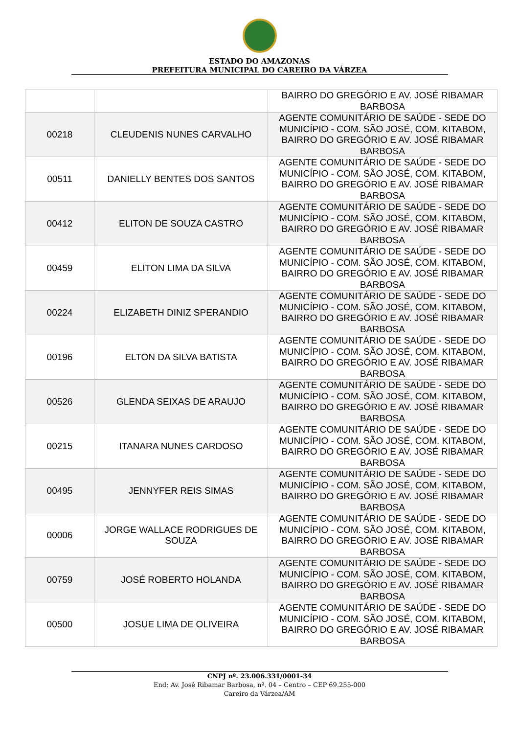ESTADO DO AMAZONAS
PREFEITURA MUNICIPAL DO CAREIRO DA VÁRZEA
| | | BAIRRO DO GREGÓRIO E AV. JOSÉ RIBAMAR BARBOSA |
| 00218 | CLEUDENIS NUNES CARVALHO | AGENTE COMUNITÁRIO DE SAÚDE - SEDE DO MUNICÍPIO - COM. SÃO JOSÉ, COM. KITABOM, BAIRRO DO GREGÓRIO E AV. JOSÉ RIBAMAR BARBOSA |
| 00511 | DANIELLY BENTES DOS SANTOS | AGENTE COMUNITÁRIO DE SAÚDE - SEDE DO MUNICÍPIO - COM. SÃO JOSÉ, COM. KITABOM, BAIRRO DO GREGÓRIO E AV. JOSÉ RIBAMAR BARBOSA |
| 00412 | ELITON DE SOUZA CASTRO | AGENTE COMUNITÁRIO DE SAÚDE - SEDE DO MUNICÍPIO - COM. SÃO JOSÉ, COM. KITABOM, BAIRRO DO GREGÓRIO E AV. JOSÉ RIBAMAR BARBOSA |
| 00459 | ELITON LIMA DA SILVA | AGENTE COMUNITÁRIO DE SAÚDE - SEDE DO MUNICÍPIO - COM. SÃO JOSÉ, COM. KITABOM, BAIRRO DO GREGÓRIO E AV. JOSÉ RIBAMAR BARBOSA |
| 00224 | ELIZABETH DINIZ SPERANDIO | AGENTE COMUNITÁRIO DE SAÚDE - SEDE DO MUNICÍPIO - COM. SÃO JOSÉ, COM. KITABOM, BAIRRO DO GREGÓRIO E AV. JOSÉ RIBAMAR BARBOSA |
| 00196 | ELTON DA SILVA BATISTA | AGENTE COMUNITÁRIO DE SAÚDE - SEDE DO MUNICÍPIO - COM. SÃO JOSÉ, COM. KITABOM, BAIRRO DO GREGÓRIO E AV. JOSÉ RIBAMAR BARBOSA |
| 00526 | GLENDA SEIXAS DE ARAUJO | AGENTE COMUNITÁRIO DE SAÚDE - SEDE DO MUNICÍPIO - COM. SÃO JOSÉ, COM. KITABOM, BAIRRO DO GREGÓRIO E AV. JOSÉ RIBAMAR BARBOSA |
| 00215 | ITANARA NUNES CARDOSO | AGENTE COMUNITÁRIO DE SAÚDE - SEDE DO MUNICÍPIO - COM. SÃO JOSÉ, COM. KITABOM, BAIRRO DO GREGÓRIO E AV. JOSÉ RIBAMAR BARBOSA |
| 00495 | JENNYFER REIS SIMAS | AGENTE COMUNITÁRIO DE SAÚDE - SEDE DO MUNICÍPIO - COM. SÃO JOSÉ, COM. KITABOM, BAIRRO DO GREGÓRIO E AV. JOSÉ RIBAMAR BARBOSA |
| 00006 | JORGE WALLACE RODRIGUES DE SOUZA | AGENTE COMUNITÁRIO DE SAÚDE - SEDE DO MUNICÍPIO - COM. SÃO JOSÉ, COM. KITABOM, BAIRRO DO GREGÓRIO E AV. JOSÉ RIBAMAR BARBOSA |
| 00759 | JOSÉ ROBERTO HOLANDA | AGENTE COMUNITÁRIO DE SAÚDE - SEDE DO MUNICÍPIO - COM. SÃO JOSÉ, COM. KITABOM, BAIRRO DO GREGÓRIO E AV. JOSÉ RIBAMAR BARBOSA |
| 00500 | JOSUE LIMA DE OLIVEIRA | AGENTE COMUNITÁRIO DE SAÚDE - SEDE DO MUNICÍPIO - COM. SÃO JOSÉ, COM. KITABOM, BAIRRO DO GREGÓRIO E AV. JOSÉ RIBAMAR BARBOSA |
CNPJ nº. 23.006.331/0001-34
End: Av. José Ribamar Barbosa, nº. 04 – Centro – CEP 69.255-000
Careiro da Várzea/AM